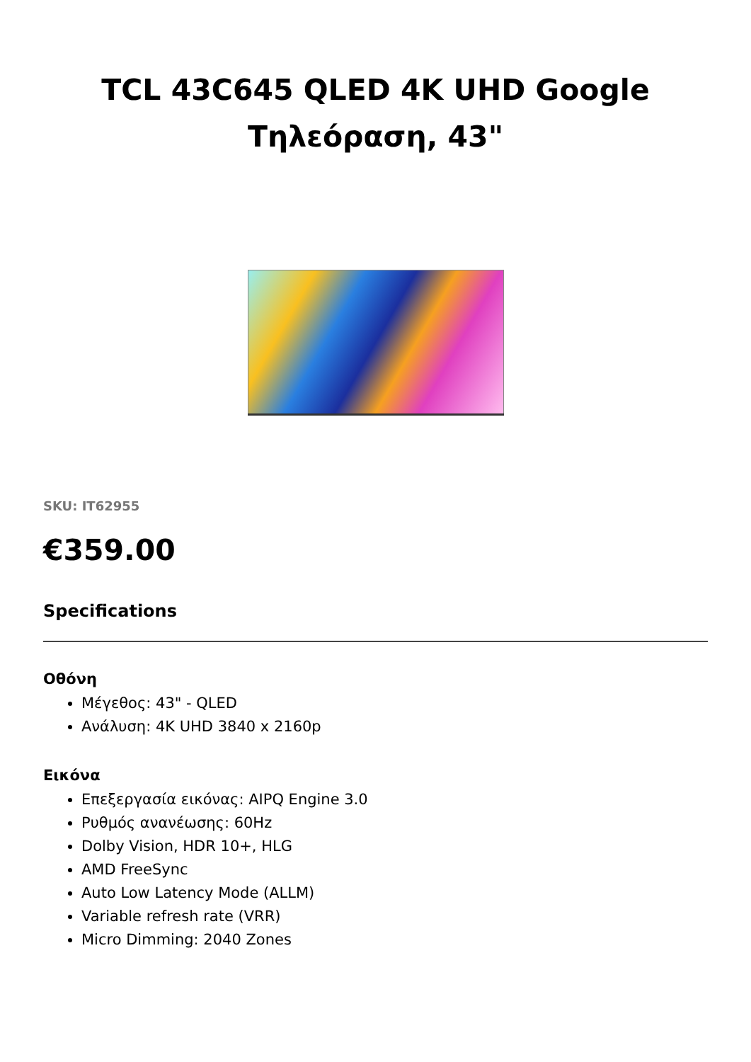TCL 43C645 QLED 4K UHD Google
Τηλεόραση, 43"
SKU: IT62955
€359.00
Specifications
Οθόνη
Μέγεθος: 43" - QLED
Ανάλυση: 4K UHD 3840 x 2160p
Εικόνα
Επεξεργασία εικόνας: AIPQ Engine 3.0
Ρυθμός ανανέωσης: 60Hz
Dolby Vision, HDR 10+, HLG
AMD FreeSync
Auto Low Latency Mode (ALLM)
Variable refresh rate (VRR)
Micro Dimming: 2040 Zones